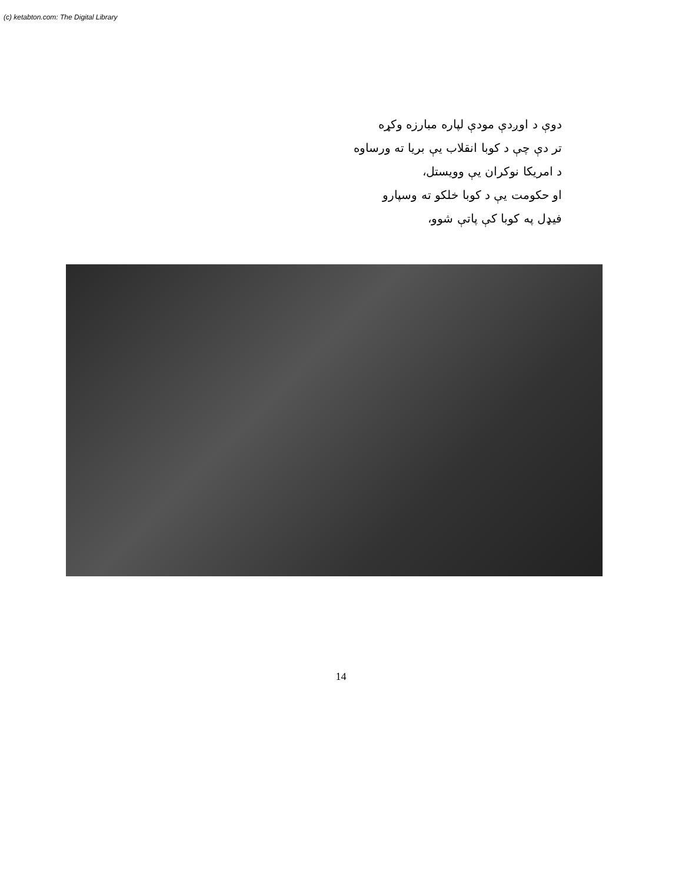(c) ketabton.com: The Digital Library
دوې د اوږدې مودې لپاره مبارزه وکړه
تر دې چې د کوبا انقلاب یې بریا ته ورساوه
د امریکا نوکران یې وویستل،
او حکومت یې د کوبا خلکو ته وسپارو
فیډل په کوبا کې پاتې شوو،
14